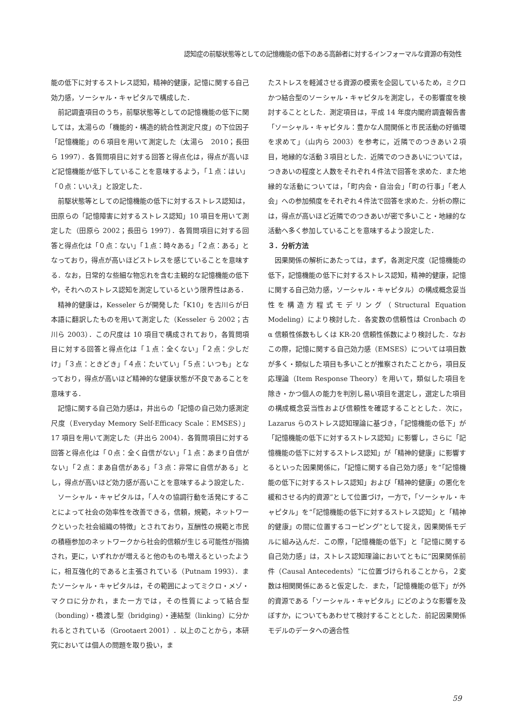認知症の前駆状態等としての記憶機能の低下のある高齢者に対するインフォーマルな資源の有効性
能の低下に対するストレス認知，精神的健康，記憶に関する自己効力感，ソーシャル・キャピタルで構成した．
前記調査項目のうち，前駆状態等としての記憶機能の低下に関しては，太湯らの「機能的・構造的統合性測定尺度」の下位因子「記憶機能」の６項目を用いて測定した（太湯ら　2010；長田ら 1997）．各質問項目に対する回答と得点化は，得点が高いほど記憶機能が低下していることを意味するよう，「１点：はい」「０点：いいえ」と設定した．
前駆状態等としての記憶機能の低下に対するストレス認知は，田原らの「記憶障害に対するストレス認知」10 項目を用いて測定した（田原ら 2002；長田ら 1997）．各質問項目に対する回答と得点化は「０点：ない」「１点：時々ある」「２点：ある」となっており，得点が高いほどストレスを感じていることを意味する．なお，日常的な些細な物忘れを含む主観的な記憶機能の低下や，それへのストレス認知を測定しているという限界性はある．
精神的健康は，Kesseler らが開発した「K10」を古川らが日本語に翻訳したものを用いて測定した（Kesseler ら 2002；古川ら 2003）．この尺度は 10 項目で構成されており，各質問項目に対する回答と得点化は「１点：全くない」「２点：少しだけ」「３点：ときどき」「４点：たいてい」「５点：いつも」となっており，得点が高いほど精神的な健康状態が不良であることを意味する．
記憶に関する自己効力感は，井出らの「記憶の自己効力感測定尺度（Everyday Memory Self-Efficacy Scale：EMSES）」17 項目を用いて測定した（井出ら 2004）．各質問項目に対する回答と得点化は「０点：全く自信がない」「１点：あまり自信がない」「２点：まあ自信がある」「３点：非常に自信がある」とし，得点が高いほど効力感が高いことを意味するよう設定した．
ソーシャル・キャピタルは，「人々の協調行動を活発にすることによって社会の効率性を改善できる，信頼，規範，ネットワークといった社会組織の特徴」とされており，互酬性の規範と市民の積極参加のネットワークから社会的信頼が生じる可能性が指摘され，更に，いずれかが増えると他のものも増えるといったように，相互強化的であると主張されている（Putnam 1993）．またソーシャル・キャピタルは，その範囲によってミクロ・メゾ・マクロに分かれ，また一方では，その性質によって結合型（bonding）・橋渡し型（bridging）・連結型（linking）に分かれるとされている（Grootaert 2001）．以上のことから，本研究においては個人の問題を取り扱い，ま
たストレスを軽減させる資源の模索を企図しているため，ミクロかつ結合型のソーシャル・キャピタルを測定し，その影響度を検討することとした．測定項目は，平成 14 年度内閣府調査報告書「ソーシャル・キャピタル：豊かな人間関係と市民活動の好循環を求めて」（山内ら 2003）を参考に，近隣でのつきあい２項目，地縁的な活動３項目とした．近隣でのつきあいについては，つきあいの程度と人数をそれぞれ４件法で回答を求めた．また地縁的な活動については，「町内会・自治会」「町の行事」「老人会」への参加頻度をそれぞれ４件法で回答を求めた．分析の際には，得点が高いほど近隣でのつきあいが密で多いこと・地縁的な活動へ多く参加していることを意味するよう設定した．
３．分析方法
因果関係の解析にあたっては，まず，各測定尺度（記憶機能の低下，記憶機能の低下に対するストレス認知，精神的健康，記憶に関する自己効力感，ソーシャル・キャピタル）の構成概念妥当性を構造方程式モデリング（Structural Equation Modeling）により検討した．各変数の信頼性は Cronbach の α 信頼性係数もしくは KR-20 信頼性係数により検討した．なおこの際，記憶に関する自己効力感（EMSES）については項目数が多く・類似した項目も多いことが推察されたことから，項目反応理論（Item Response Theory）を用いて，類似した項目を除き・かつ個人の能力を判別し易い項目を選定し，選定した項目の構成概念妥当性および信頼性を確認することとした．次に，Lazarus らのストレス認知理論に基づき，「記憶機能の低下」が「記憶機能の低下に対するストレス認知」に影響し，さらに「記憶機能の低下に対するストレス認知」が「精神的健康」に影響するといった因果関係に，「記憶に関する自己効力感」を“「記憶機能の低下に対するストレス認知」および「精神的健康」の悪化を緩和させる内的資源”として位置づけ，一方で，「ソーシャル・キャピタル」を“「記憶機能の低下に対するストレス認知」と「精神的健康」の間に位置するコーピング”として捉え，因果関係モデルに組み込んだ．この際，「記憶機能の低下」と「記憶に関する自己効力感」は，ストレス認知理論においてともに“因果関係前件（Causal Antecedents）”に位置づけられることから，２変数は相関関係にあると仮定した．また，「記憶機能の低下」が外的資源である「ソーシャル・キャピタル」にどのような影響を及ぼすか，についてもあわせて検討することとした．前記因果関係モデルのデータへの適合性
59